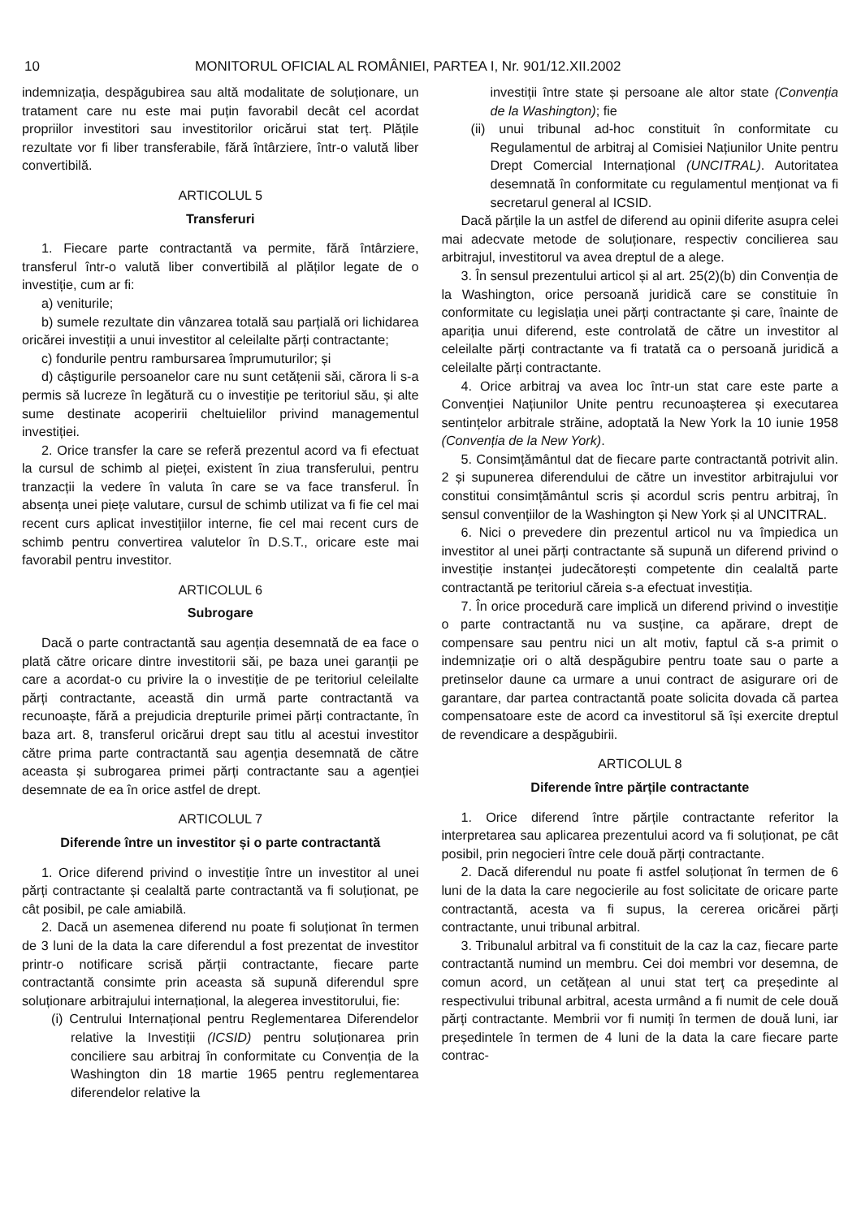10 MONITORUL OFICIAL AL ROMÂNIEI, PARTEA I, Nr. 901/12.XII.2002
indemnizația, despăgubirea sau altă modalitate de soluționare, un tratament care nu este mai puțin favorabil decât cel acordat propriilor investitori sau investitorilor oricărui stat terț. Plățile rezultate vor fi liber transferabile, fără întârziere, într-o valută liber convertibilă.
ARTICOLUL 5
Transferuri
1. Fiecare parte contractantă va permite, fără întârziere, transferul într-o valută liber convertibilă al plăților legate de o investiție, cum ar fi:
a) veniturile;
b) sumele rezultate din vânzarea totală sau parțială ori lichidarea oricărei investiții a unui investitor al celeilalte părți contractante;
c) fondurile pentru rambursarea împrumuturilor; și
d) câștigurile persoanelor care nu sunt cetățenii săi, cărora li s-a permis să lucreze în legătură cu o investiție pe teritoriul său, și alte sume destinate acoperirii cheltuielilor privind managementul investiției.
2. Orice transfer la care se referă prezentul acord va fi efectuat la cursul de schimb al pieței, existent în ziua transferului, pentru tranzacții la vedere în valuta în care se va face transferul. În absența unei piețe valutare, cursul de schimb utilizat va fi fie cel mai recent curs aplicat investițiilor interne, fie cel mai recent curs de schimb pentru convertirea valutelor în D.S.T., oricare este mai favorabil pentru investitor.
ARTICOLUL 6
Subrogare
Dacă o parte contractantă sau agenția desemnată de ea face o plată către oricare dintre investitorii săi, pe baza unei garanții pe care a acordat-o cu privire la o investiție de pe teritoriul celeilalte părți contractante, această din urmă parte contractantă va recunoaște, fără a prejudicia drepturile primei părți contractante, în baza art. 8, transferul oricărui drept sau titlu al acestui investitor către prima parte contractantă sau agenția desemnată de către aceasta și subrogarea primei părți contractante sau a agenției desemnate de ea în orice astfel de drept.
ARTICOLUL 7
Diferende între un investitor și o parte contractantă
1. Orice diferend privind o investiție între un investitor al unei părți contractante și cealaltă parte contractantă va fi soluționat, pe cât posibil, pe cale amiabilă.
2. Dacă un asemenea diferend nu poate fi soluționat în termen de 3 luni de la data la care diferendul a fost prezentat de investitor printr-o notificare scrisă părții contractante, fiecare parte contractantă consimte prin aceasta să supună diferendul spre soluționare arbitrajului internațional, la alegerea investitorului, fie:
(i) Centrului Internațional pentru Reglementarea Diferendelor relative la Investiții (ICSID) pentru soluționarea prin conciliere sau arbitraj în conformitate cu Convenția de la Washington din 18 martie 1965 pentru reglementarea diferendelor relative la
investiții între state și persoane ale altor state (Convenția de la Washington); fie
(ii) unui tribunal ad-hoc constituit în conformitate cu Regulamentul de arbitraj al Comisiei Națiunilor Unite pentru Drept Comercial Internațional (UNCITRAL). Autoritatea desemnată în conformitate cu regulamentul menționat va fi secretarul general al ICSID.
Dacă părțile la un astfel de diferend au opinii diferite asupra celei mai adecvate metode de soluționare, respectiv concilierea sau arbitrajul, investitorul va avea dreptul de a alege.
3. În sensul prezentului articol și al art. 25(2)(b) din Convenția de la Washington, orice persoană juridică care se constituie în conformitate cu legislația unei părți contractante și care, înainte de apariția unui diferend, este controlată de către un investitor al celeilalte părți contractante va fi tratată ca o persoană juridică a celeilalte părți contractante.
4. Orice arbitraj va avea loc într-un stat care este parte a Convenției Națiunilor Unite pentru recunoașterea și executarea sentințelor arbitrale străine, adoptată la New York la 10 iunie 1958 (Convenția de la New York).
5. Consimțământul dat de fiecare parte contractantă potrivit alin. 2 și supunerea diferendului de către un investitor arbitrajului vor constitui consimțământul scris și acordul scris pentru arbitraj, în sensul convențiilor de la Washington și New York și al UNCITRAL.
6. Nici o prevedere din prezentul articol nu va împiedica un investitor al unei părți contractante să supună un diferend privind o investiție instanței judecătorești competente din cealaltă parte contractantă pe teritoriul căreia s-a efectuat investiția.
7. În orice procedură care implică un diferend privind o investiție o parte contractantă nu va susține, ca apărare, drept de compensare sau pentru nici un alt motiv, faptul că s-a primit o indemnizație ori o altă despăgubire pentru toate sau o parte a pretinselor daune ca urmare a unui contract de asigurare ori de garantare, dar partea contractantă poate solicita dovada că partea compensatoare este de acord ca investitorul să își exercite dreptul de revendicare a despăgubirii.
ARTICOLUL 8
Diferende între părțile contractante
1. Orice diferend între părțile contractante referitor la interpretarea sau aplicarea prezentului acord va fi soluționat, pe cât posibil, prin negocieri între cele două părți contractante.
2. Dacă diferendul nu poate fi astfel soluționat în termen de 6 luni de la data la care negocierile au fost solicitate de oricare parte contractantă, acesta va fi supus, la cererea oricărei părți contractante, unui tribunal arbitral.
3. Tribunalul arbitral va fi constituit de la caz la caz, fiecare parte contractantă numind un membru. Cei doi membri vor desemna, de comun acord, un cetățean al unui stat terț ca președinte al respectivului tribunal arbitral, acesta urmând a fi numit de cele două părți contractante. Membrii vor fi numiți în termen de două luni, iar președintele în termen de 4 luni de la data la care fiecare parte contrac-